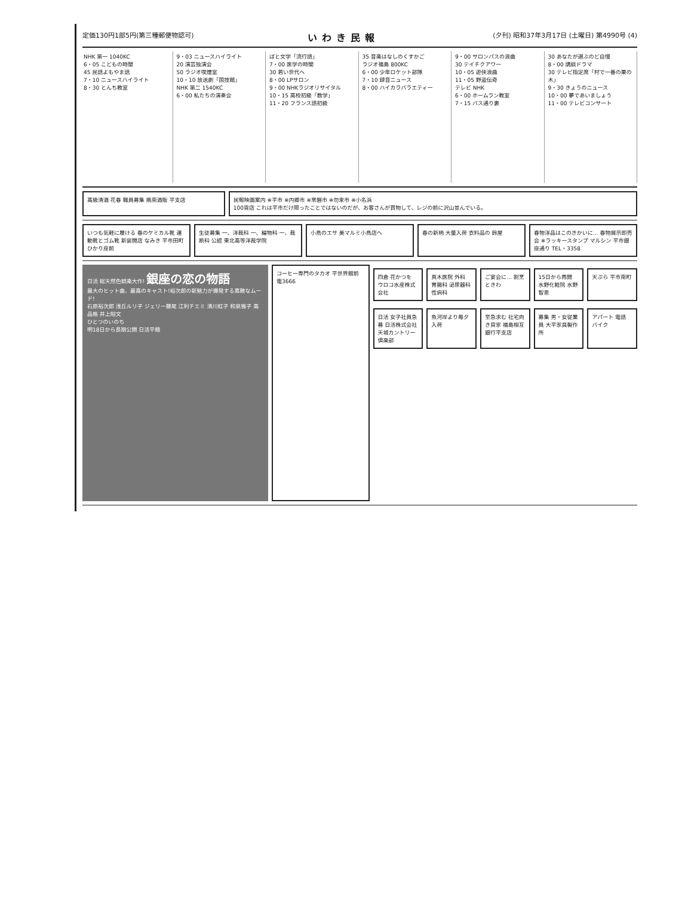定価130円1部5円(第三種郵便物認可) いわき民報 (夕刊) 昭和37年3月17日 (土曜日) 第4990号 (4)
NHK 第一 1040KC
6・05 こどもの時間
45 民話よもやま話
7・10 ニュースハイライト
8・30 とんち教室
9・03 ニュースハイライト
20 演芸独演会
50 ラジオ喫煙室
10・10 放送劇「国技館」
NHK 第二 1540KC
6・00 私たちの演奏会
ばと文学「流行語」
7・00 医学の時間
30 若い世代へ
8・00 LPサロン
9・00 NHKラジオリサイタル
10・15 高校初級「数学」
11・20 フランス語初級
35 音楽はなしのくすかご
ラジオ福島 800KC
6・00 少年ロケット部隊
7・10 録音ニュース
8・00 ハイカラバラエティー
9・00 サロンパスの浪曲
30 テイチクアワー
10・05 遊侠浪曲
11・05 野盗伝奇
テレビ NHK
6・00 ホームラン教室
7・15 バス通り裏
30 あなたが選ぶのど自慢
8・00 講談ドラマ
30 テレビ指定席「村で一番の栗の木」
9・30 きょうのニュース
10・00 夢であいましょう
11・00 テレビコンサート
高級清酒 花春 職員募集 県南酒販 平支店
民報映画案内 ※平市 ※内郷市 ※常磐市 ※勿来市 ※小名浜
100貨店 これは平市だけ限ったことではないのだが、お客さんが買物して、レジの前に沢山並んでいる。
いつも気軽に履ける 春のケミカル靴 運動靴とゴム靴 新装開店 なみき 平市田町 ひかり座前
生徒募集 一、洋裁科 一、編物科 一、裁断科 公認 東北高等洋裁学院
小鳥のエサ 美マルミ小鳥店へ 春の新柄 大量入荷 衣料品の 鈴屋 春物洋品はこのきかいに… 春物展示即売会 ※ラッキースタンプ マルシン 平市銀座通り TEL・3358
日活 総天然色娯楽大作! 銀座の恋の物語
最大のヒット曲、最高のキャスト!裕次郎の新魅力が爆発する素敵なムード!
石原裕次郎 浅丘ルリ子 ジェリー藤尾 江利チエミ 清川虹子 和泉雅子 高品格 井上昭文
ひとつのいのち
明18日から長期公開 日活平館
コーヒー専門のタカオ 平世界館前 電3666
四倉 花かつを ウロコ水産株式会社 真木医院 外科 胃腸科 泌尿器科 性病科
ご宴会に… 割烹 ときわ 15日から再開 水野化粧院 水野智恵 天ぷら 平市南町
日活 女子社員急募 日活株式会社 天城カントリー倶楽部
魚河岸より毎夕入荷 至急求む 社宅向き貸家 福島相互銀行平支店
募集 男・女従業員 大平家具製作所 アパート 電話 バイク